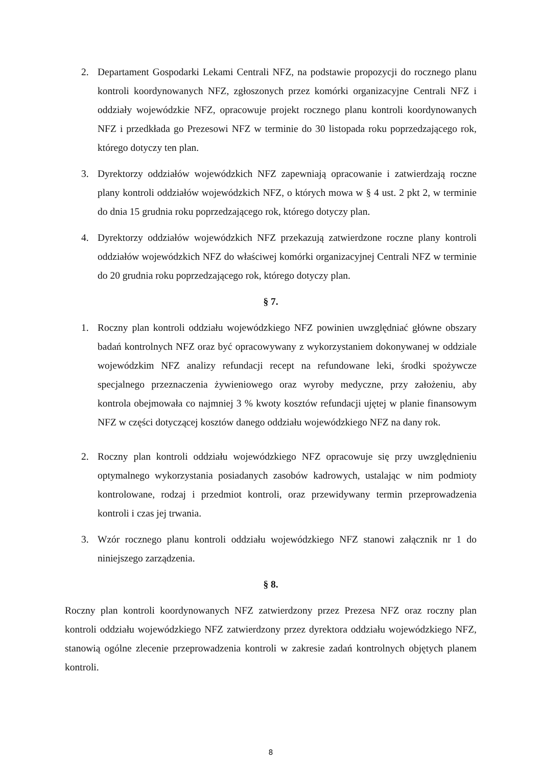2. Departament Gospodarki Lekami Centrali NFZ, na podstawie propozycji do rocznego planu kontroli koordynowanych NFZ, zgłoszonych przez komórki organizacyjne Centrali NFZ i oddziały wojewódzkie NFZ, opracowuje projekt rocznego planu kontroli koordynowanych NFZ i przedkłada go Prezesowi NFZ w terminie do 30 listopada roku poprzedzającego rok, którego dotyczy ten plan.
3. Dyrektorzy oddziałów wojewódzkich NFZ zapewniają opracowanie i zatwierdzają roczne plany kontroli oddziałów wojewódzkich NFZ, o których mowa w § 4 ust. 2 pkt 2, w terminie do dnia 15 grudnia roku poprzedzającego rok, którego dotyczy plan.
4. Dyrektorzy oddziałów wojewódzkich NFZ przekazują zatwierdzone roczne plany kontroli oddziałów wojewódzkich NFZ do właściwej komórki organizacyjnej Centrali NFZ w terminie do 20 grudnia roku poprzedzającego rok, którego dotyczy plan.
§ 7.
1. Roczny plan kontroli oddziału wojewódzkiego NFZ powinien uwzględniać główne obszary badań kontrolnych NFZ oraz być opracowywany z wykorzystaniem dokonywanej w oddziale wojewódzkim NFZ analizy refundacji recept na refundowane leki, środki spożywcze specjalnego przeznaczenia żywieniowego oraz wyroby medyczne, przy założeniu, aby kontrola obejmowała co najmniej 3 % kwoty kosztów refundacji ujętej w planie finansowym NFZ w części dotyczącej kosztów danego oddziału wojewódzkiego NFZ na dany rok.
2. Roczny plan kontroli oddziału wojewódzkiego NFZ opracowuje się przy uwzględnieniu optymalnego wykorzystania posiadanych zasobów kadrowych, ustalając w nim podmioty kontrolowane, rodzaj i przedmiot kontroli, oraz przewidywany termin przeprowadzenia kontroli i czas jej trwania.
3. Wzór rocznego planu kontroli oddziału wojewódzkiego NFZ stanowi załącznik nr 1 do niniejszego zarządzenia.
§ 8.
Roczny plan kontroli koordynowanych NFZ zatwierdzony przez Prezesa NFZ oraz roczny plan kontroli oddziału wojewódzkiego NFZ zatwierdzony przez dyrektora oddziału wojewódzkiego NFZ, stanowią ogólne zlecenie przeprowadzenia kontroli w zakresie zadań kontrolnych objętych planem kontroli.
8